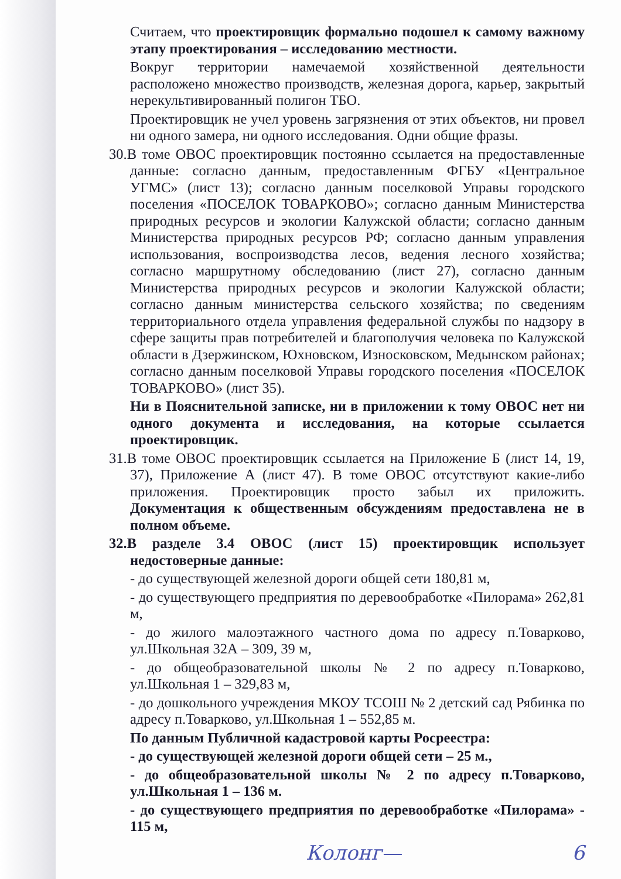Считаем, что проектировщик формально подошел к самому важному этапу проектирования – исследованию местности.
Вокруг территории намечаемой хозяйственной деятельности расположено множество производств, железная дорога, карьер, закрытый нерекультивированный полигон ТБО.
Проектировщик не учел уровень загрязнения от этих объектов, ни провел ни одного замера, ни одного исследования. Одни общие фразы.
30. В томе ОВОС проектировщик постоянно ссылается на предоставленные данные: согласно данным, предоставленным ФГБУ «Центральное УГМС» (лист 13); согласно данным поселковой Управы городского поселения «ПОСЕЛОК ТОВАРКОВО»; согласно данным Министерства природных ресурсов и экологии Калужской области; согласно данным Министерства природных ресурсов РФ; согласно данным управления использования, воспроизводства лесов, ведения лесного хозяйства; согласно маршрутному обследованию (лист 27), согласно данным Министерства природных ресурсов и экологии Калужской области; согласно данным министерства сельского хозяйства; по сведениям территориального отдела управления федеральной службы по надзору в сфере защиты прав потребителей и благополучия человека по Калужской области в Дзержинском, Юхновском, Износковском, Медынском районах; согласно данным поселковой Управы городского поселения «ПОСЕЛОК ТОВАРКОВО» (лист 35).
Ни в Пояснительной записке, ни в приложении к тому ОВОС нет ни одного документа и исследования, на которые ссылается проектировщик.
31. В томе ОВОС проектировщик ссылается на Приложение Б (лист 14, 19, 37), Приложение А (лист 47). В томе ОВОС отсутствуют какие-либо приложения. Проектировщик просто забыл их приложить. Документация к общественным обсуждениям предоставлена не в полном объеме.
32. В разделе 3.4 ОВОС (лист 15) проектировщик использует недостоверные данные:
- до существующей железной дороги общей сети 180,81 м,
- до существующего предприятия по деревообработке «Пилорама» 262,81 м,
- до жилого малоэтажного частного дома по адресу п.Товарково, ул.Школьная 32А – 309, 39 м,
- до общеобразовательной школы № 2 по адресу п.Товарково, ул.Школьная 1 – 329,83 м,
- до дошкольного учреждения МКОУ ТСОШ № 2 детский сад Рябинка по адресу п.Товарково, ул.Школьная 1 – 552,85 м.
По данным Публичной кадастровой карты Росреестра:
- до существующей железной дороги общей сети – 25 м.,
- до общеобразовательной школы № 2 по адресу п.Товарково, ул.Школьная 1 – 136 м.
- до существующего предприятия по деревообработке «Пилорама» - 115 м,
Колонг— 6